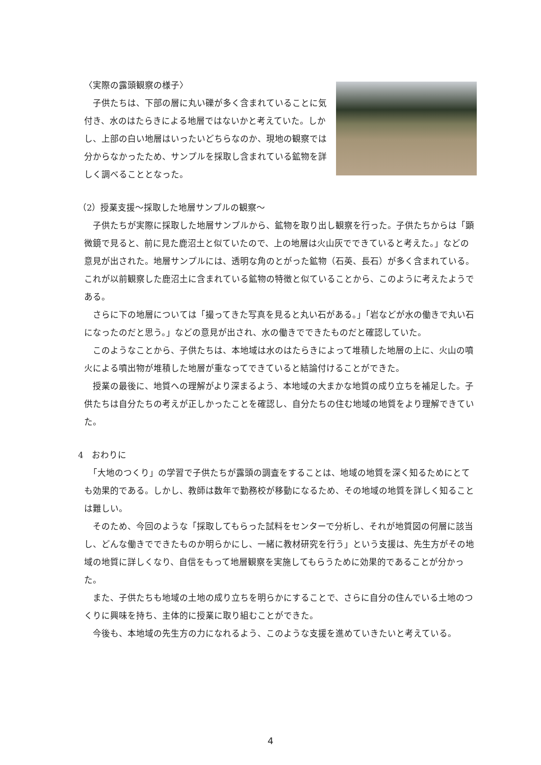〈実際の露頭観察の様子〉
　子供たちは、下部の層に丸い礫が多く含まれていることに気付き、水のはたらきによる地層ではないかと考えていた。しかし、上部の白い地層はいったいどちらなのか、現地の観察では分からなかったため、サンプルを採取し含まれている鉱物を詳しく調べることとなった。
（2）授業支援～採取した地層サンプルの観察～
　子供たちが実際に採取した地層サンプルから、鉱物を取り出し観察を行った。子供たちからは「顕微鏡で見ると、前に見た鹿沼土と似ていたので、上の地層は火山灰でできていると考えた。」などの意見が出された。地層サンプルには、透明な角のとがった鉱物（石英、長石）が多く含まれている。これが以前観察した鹿沼土に含まれている鉱物の特徴と似ていることから、このように考えたようである。
　さらに下の地層については「撮ってきた写真を見ると丸い石がある。」「岩などが水の働きで丸い石になったのだと思う。」などの意見が出され、水の働きでできたものだと確認していた。
　このようなことから、子供たちは、本地域は水のはたらきによって堆積した地層の上に、火山の噴火による噴出物が堆積した地層が重なってできていると結論付けることができた。
　授業の最後に、地質への理解がより深まるよう、本地域の大まかな地質の成り立ちを補足した。子供たちは自分たちの考えが正しかったことを確認し、自分たちの住む地域の地質をより理解できていた。
4　おわりに
　「大地のつくり」の学習で子供たちが露頭の調査をすることは、地域の地質を深く知るためにとても効果的である。しかし、教師は数年で勤務校が移動になるため、その地域の地質を詳しく知ることは難しい。
　そのため、今回のような「採取してもらった試料をセンターで分析し、それが地質図の何層に該当し、どんな働きでできたものか明らかにし、一緒に教材研究を行う」という支援は、先生方がその地域の地質に詳しくなり、自信をもって地層観察を実施してもらうために効果的であることが分かった。
　また、子供たちも地域の土地の成り立ちを明らかにすることで、さらに自分の住んでいる土地のつくりに興味を持ち、主体的に授業に取り組むことができた。
　今後も、本地域の先生方の力になれるよう、このような支援を進めていきたいと考えている。
4